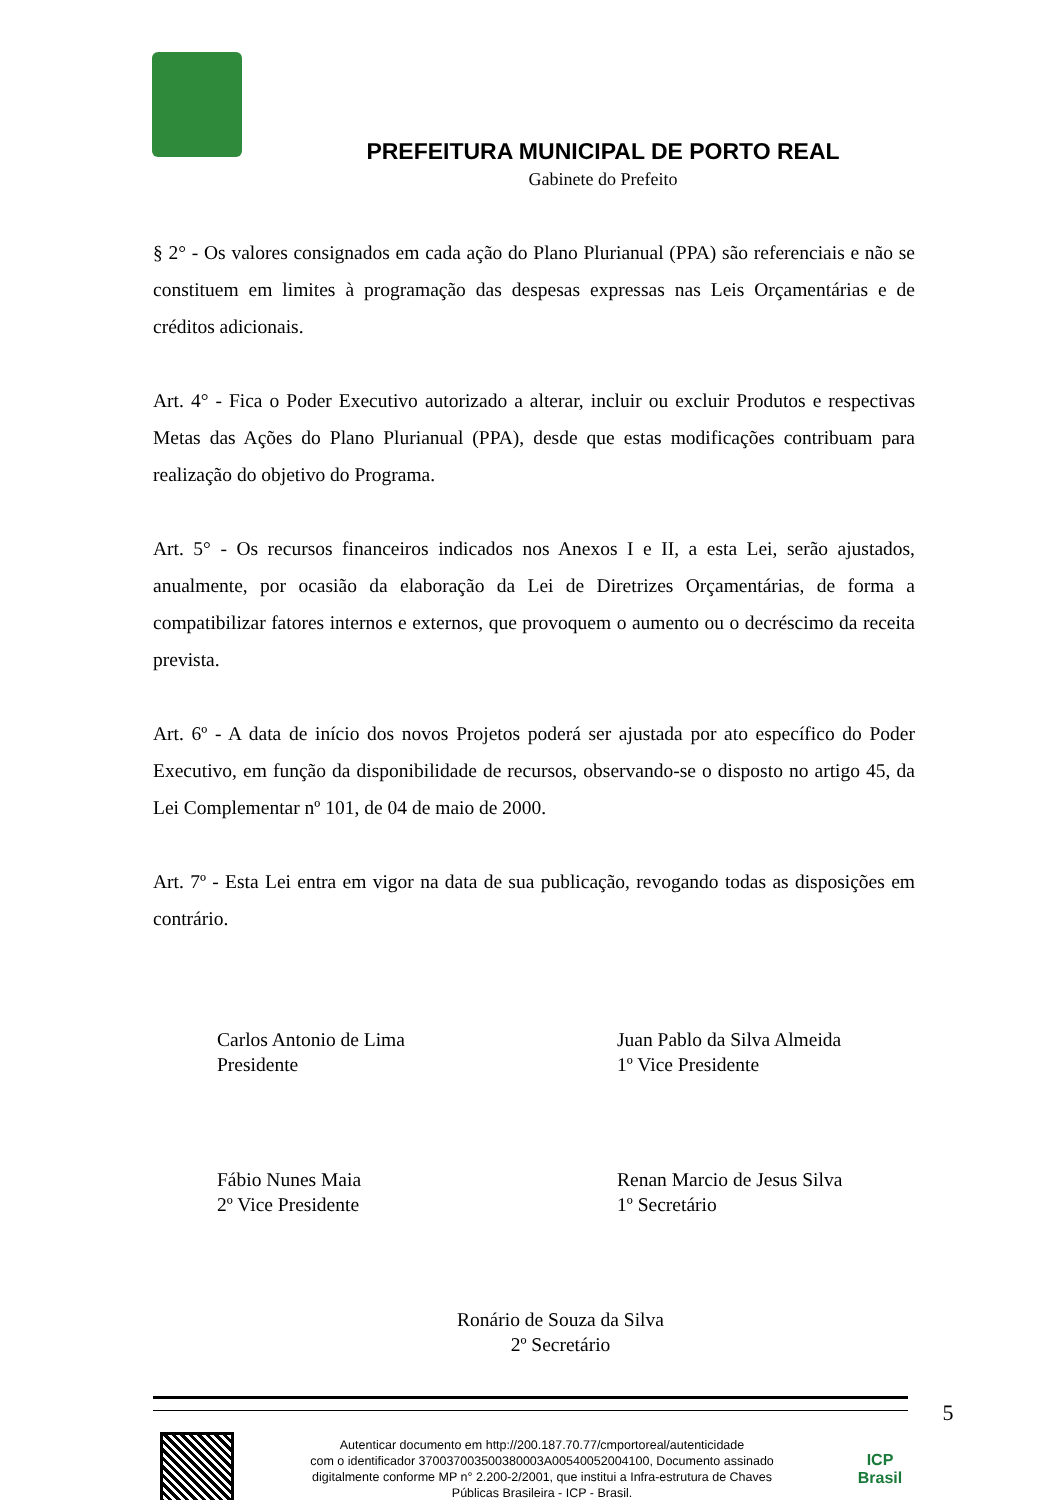PREFEITURA MUNICIPAL DE PORTO REAL
Gabinete do Prefeito
§ 2° - Os valores consignados em cada ação do Plano Plurianual (PPA) são referenciais e não se constituem em limites à programação das despesas expressas nas Leis Orçamentárias e de créditos adicionais.
Art. 4° - Fica o Poder Executivo autorizado a alterar, incluir ou excluir Produtos e respectivas Metas das Ações do Plano Plurianual (PPA), desde que estas modificações contribuam para realização do objetivo do Programa.
Art. 5° - Os recursos financeiros indicados nos Anexos I e II, a esta Lei, serão ajustados, anualmente, por ocasião da elaboração da Lei de Diretrizes Orçamentárias, de forma a compatibilizar fatores internos e externos, que provoquem o aumento ou o decréscimo da receita prevista.
Art. 6º - A data de início dos novos Projetos poderá ser ajustada por ato específico do Poder Executivo, em função da disponibilidade de recursos, observando-se o disposto no artigo 45, da Lei Complementar nº 101, de 04 de maio de 2000.
Art. 7º - Esta Lei entra em vigor na data de sua publicação, revogando todas as disposições em contrário.
Carlos Antonio de Lima
Presidente
Juan Pablo da Silva Almeida
1º Vice Presidente
Fábio Nunes Maia
2º Vice Presidente
Renan Marcio de Jesus Silva
1º Secretário
Ronário de Souza da Silva
2º Secretário
5
Autenticar documento em http://200.187.70.77/cmportoreal/autenticidade
com o identificador 370037003500380003A00540052004100, Documento assinado
digitalmente conforme MP n° 2.200-2/2001, que institui a Infra-estrutura de Chaves
Públicas Brasileira - ICP - Brasil.
ICP
Brasil